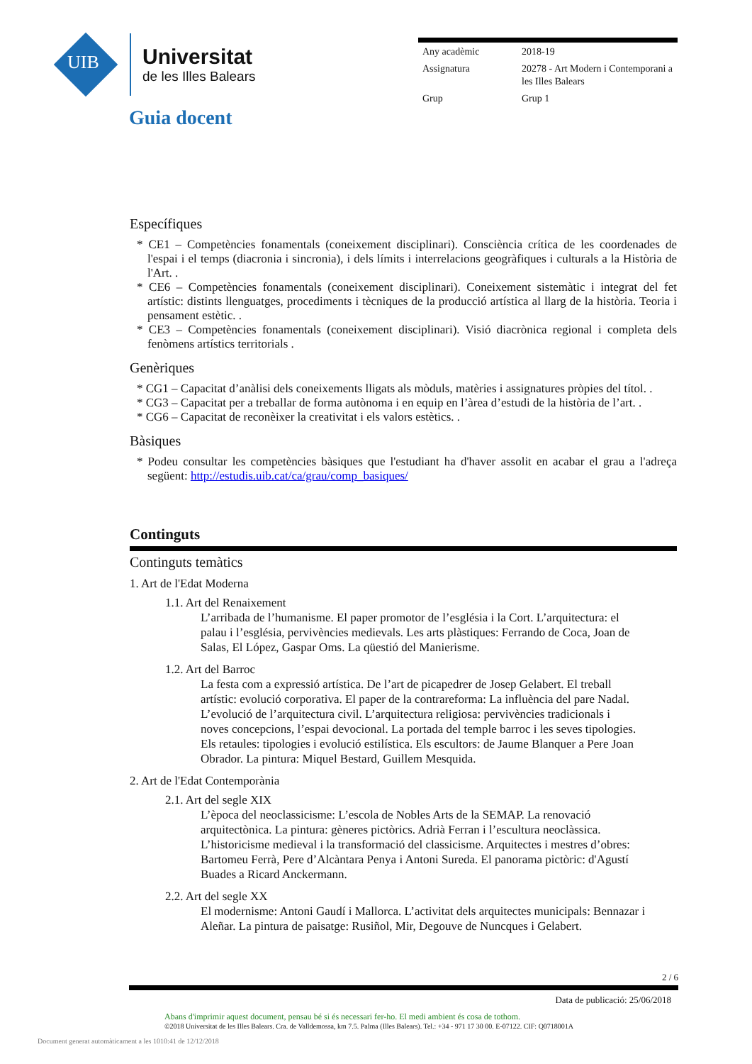UIB
Universitat
de les Illes Balears
| Any acadèmic | 2018-19 |
| Assignatura | 20278 - Art Modern i Contemporani a les Illes Balears |
| Grup | Grup 1 |
Guia docent
Específiques
* CE1 – Competències fonamentals (coneixement disciplinari). Consciència crítica de les coordenades de l'espai i el temps (diacronia i sincronia), i dels límits i interrelacions geogràfiques i culturals a la Història de l'Art. .
* CE6 – Competències fonamentals (coneixement disciplinari). Coneixement sistemàtic i integrat del fet artístic: distints llenguatges, procediments i tècniques de la producció artística al llarg de la història. Teoria i pensament estètic. .
* CE3 – Competències fonamentals (coneixement disciplinari). Visió diacrònica regional i completa dels fenòmens artístics territorials .
Genèriques
* CG1 – Capacitat d’anàlisi dels coneixements lligats als mòduls, matèries i assignatures pròpies del títol. .
* CG3 – Capacitat per a treballar de forma autònoma i en equip en l’àrea d’estudi de la història de l’art. .
* CG6 – Capacitat de reconèixer la creativitat i els valors estètics. .
Bàsiques
* Podeu consultar les competències bàsiques que l'estudiant ha d'haver assolit en acabar el grau a l'adreça següent: http://estudis.uib.cat/ca/grau/comp_basiques/
Continguts
Continguts temàtics
1. Art de l'Edat Moderna
1.1. Art del Renaixement
L’arribada de l’humanisme. El paper promotor de l’església i la Cort. L’arquitectura: el palau i l’església, pervivències medievals. Les arts plàstiques: Ferrando de Coca, Joan de Salas, El López, Gaspar Oms. La qüestió del Manierisme.
1.2. Art del Barroc
La festa com a expressió artística. De l’art de picapedrer de Josep Gelabert. El treball artístic: evolució corporativa. El paper de la contrareforma: La influència del pare Nadal. L’evolució de l’arquitectura civil. L’arquitectura religiosa: pervivències tradicionals i noves concepcions, l’espai devocional. La portada del temple barroc i les seves tipologies. Els retaules: tipologies i evolució estilística. Els escultors: de Jaume Blanquer a Pere Joan Obrador. La pintura: Miquel Bestard, Guillem Mesquida.
2. Art de l'Edat Contemporània
2.1. Art del segle XIX
L’època del neoclassicisme: L’escola de Nobles Arts de la SEMAP. La renovació arquitectònica. La pintura: gèneres pictòrics. Adrià Ferran i l’escultura neoclàssica. L’historicisme medieval i la transformació del classicisme. Arquitectes i mestres d’obres: Bartomeu Ferrà, Pere d’Alcàntara Penya i Antoni Sureda. El panorama pictòric: d'Agustí Buades a Ricard Anckermann.
2.2. Art del segle XX
El modernisme: Antoni Gaudí i Mallorca. L’activitat dels arquitectes municipals: Bennazar i Aleñar. La pintura de paisatge: Rusiñol, Mir, Degouve de Nuncques i Gelabert.
2 / 6
Data de publicació: 25/06/2018
Abans d'imprimir aquest document, pensau bé si és necessari fer-ho. El medi ambient és cosa de tothom.
©2018 Universitat de les Illes Balears. Cra. de Valldemossa, km 7.5. Palma (Illes Balears). Tel.: +34 - 971 17 30 00. E-07122. CIF: Q0718001A
Document generat automàticament a les 1010:41 de 12/12/2018